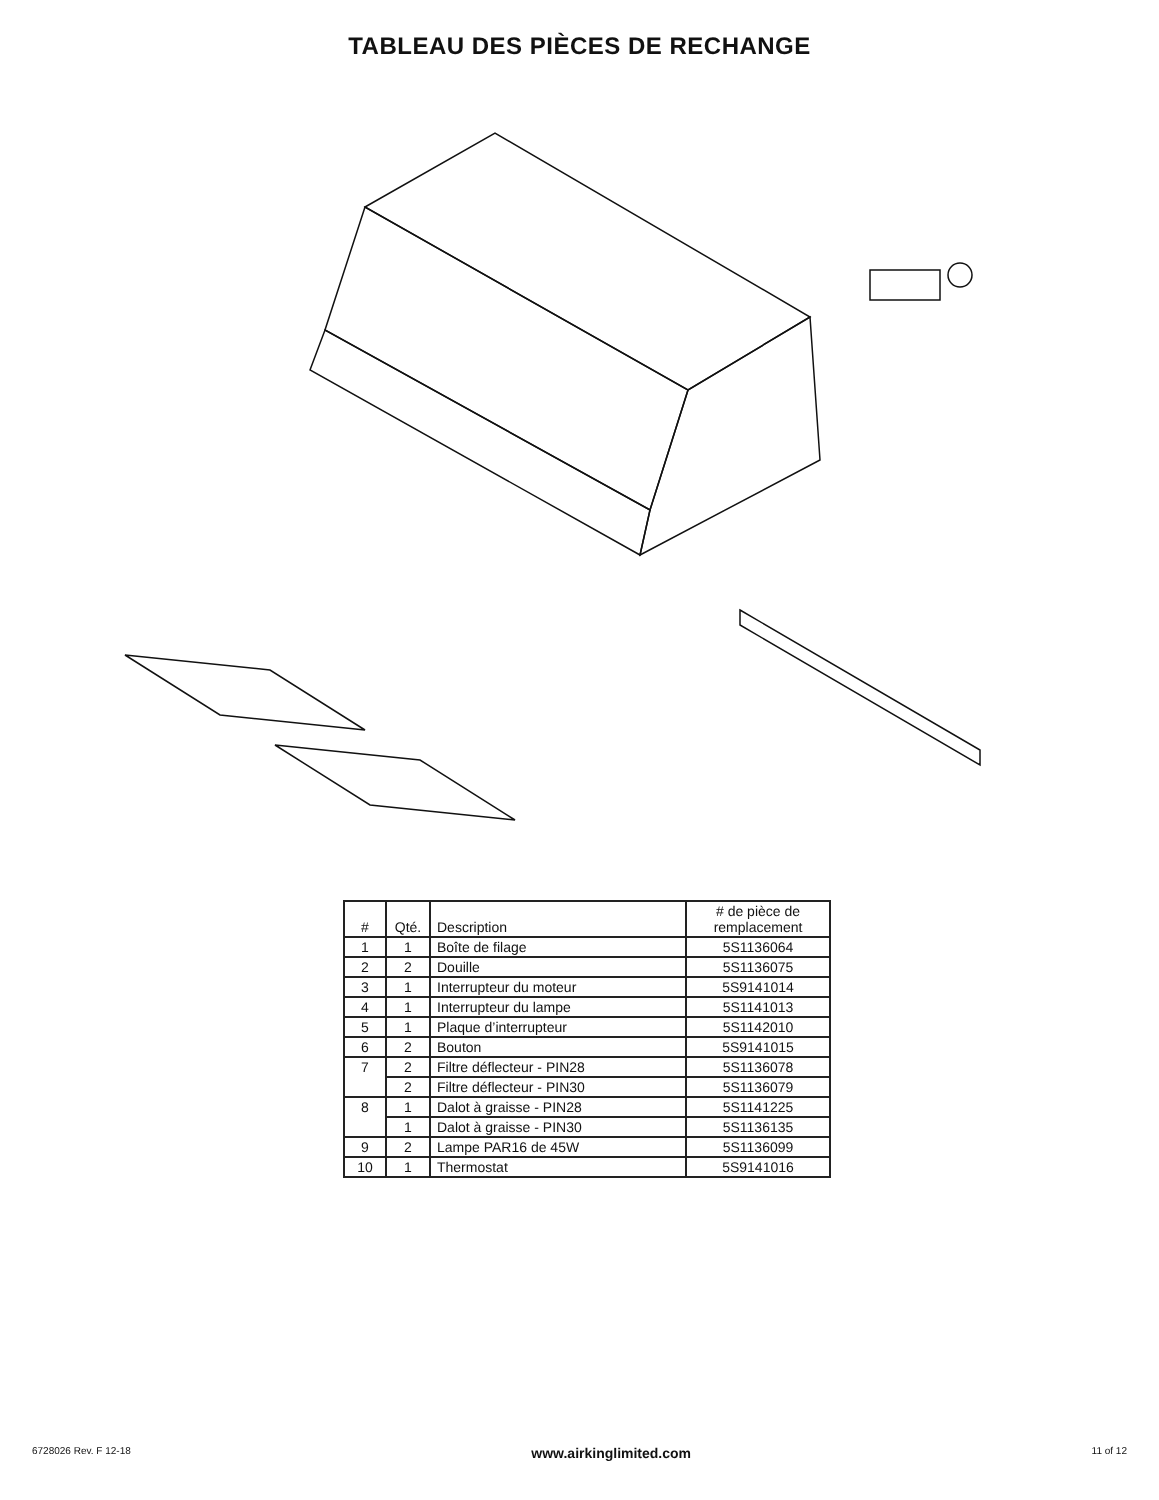TABLEAU DES PIÈCES DE RECHANGE
| # | Qté. | Description | # de pièce de remplacement |
| --- | --- | --- | --- |
| 1 | 1 | Boîte de filage | 5S1136064 |
| 2 | 2 | Douille | 5S1136075 |
| 3 | 1 | Interrupteur du moteur | 5S9141014 |
| 4 | 1 | Interrupteur du lampe | 5S1141013 |
| 5 | 1 | Plaque d’interrupteur | 5S1142010 |
| 6 | 2 | Bouton | 5S9141015 |
| 7 | 2 | Filtre déflecteur - PIN28 | 5S1136078 |
| | 2 | Filtre déflecteur - PIN30 | 5S1136079 |
| 8 | 1 | Dalot à graisse - PIN28 | 5S1141225 |
| | 1 | Dalot à graisse - PIN30 | 5S1136135 |
| 9 | 2 | Lampe PAR16 de 45W | 5S1136099 |
| 10 | 1 | Thermostat | 5S9141016 |
6728026 Rev. F 12-18 www.airkinglimited.com 11 of 12